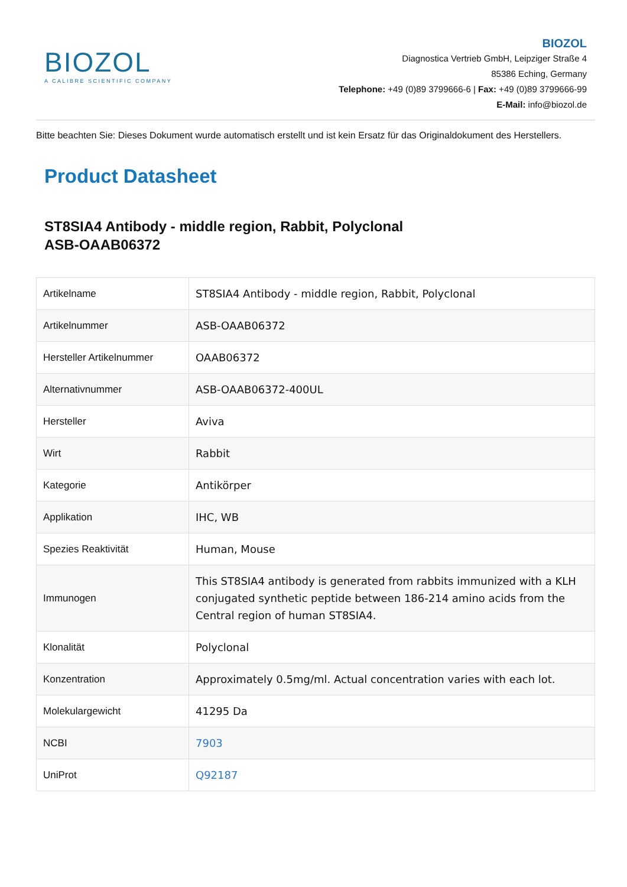BIOZOL
A CALIBRE SCIENTIFIC COMPANY
BIOZOL
Diagnostica Vertrieb GmbH, Leipziger Straße 4
85386 Eching, Germany
Telephone: +49 (0)89 3799666-6 | Fax: +49 (0)89 3799666-99
E-Mail: info@biozol.de
Bitte beachten Sie: Dieses Dokument wurde automatisch erstellt und ist kein Ersatz für das Originaldokument des Herstellers.
Product Datasheet
ST8SIA4 Antibody - middle region, Rabbit, Polyclonal
ASB-OAAB06372
| Artikelname | ST8SIA4 Antibody - middle region, Rabbit, Polyclonal |
| Artikelnummer | ASB-OAAB06372 |
| Hersteller Artikelnummer | OAAB06372 |
| Alternativnummer | ASB-OAAB06372-400UL |
| Hersteller | Aviva |
| Wirt | Rabbit |
| Kategorie | Antikörper |
| Applikation | IHC, WB |
| Spezies Reaktivität | Human, Mouse |
| Immunogen | This ST8SIA4 antibody is generated from rabbits immunized with a KLH conjugated synthetic peptide between 186-214 amino acids from the Central region of human ST8SIA4. |
| Klonalität | Polyclonal |
| Konzentration | Approximately 0.5mg/ml. Actual concentration varies with each lot. |
| Molekulargewicht | 41295 Da |
| NCBI | 7903 |
| UniProt | Q92187 |